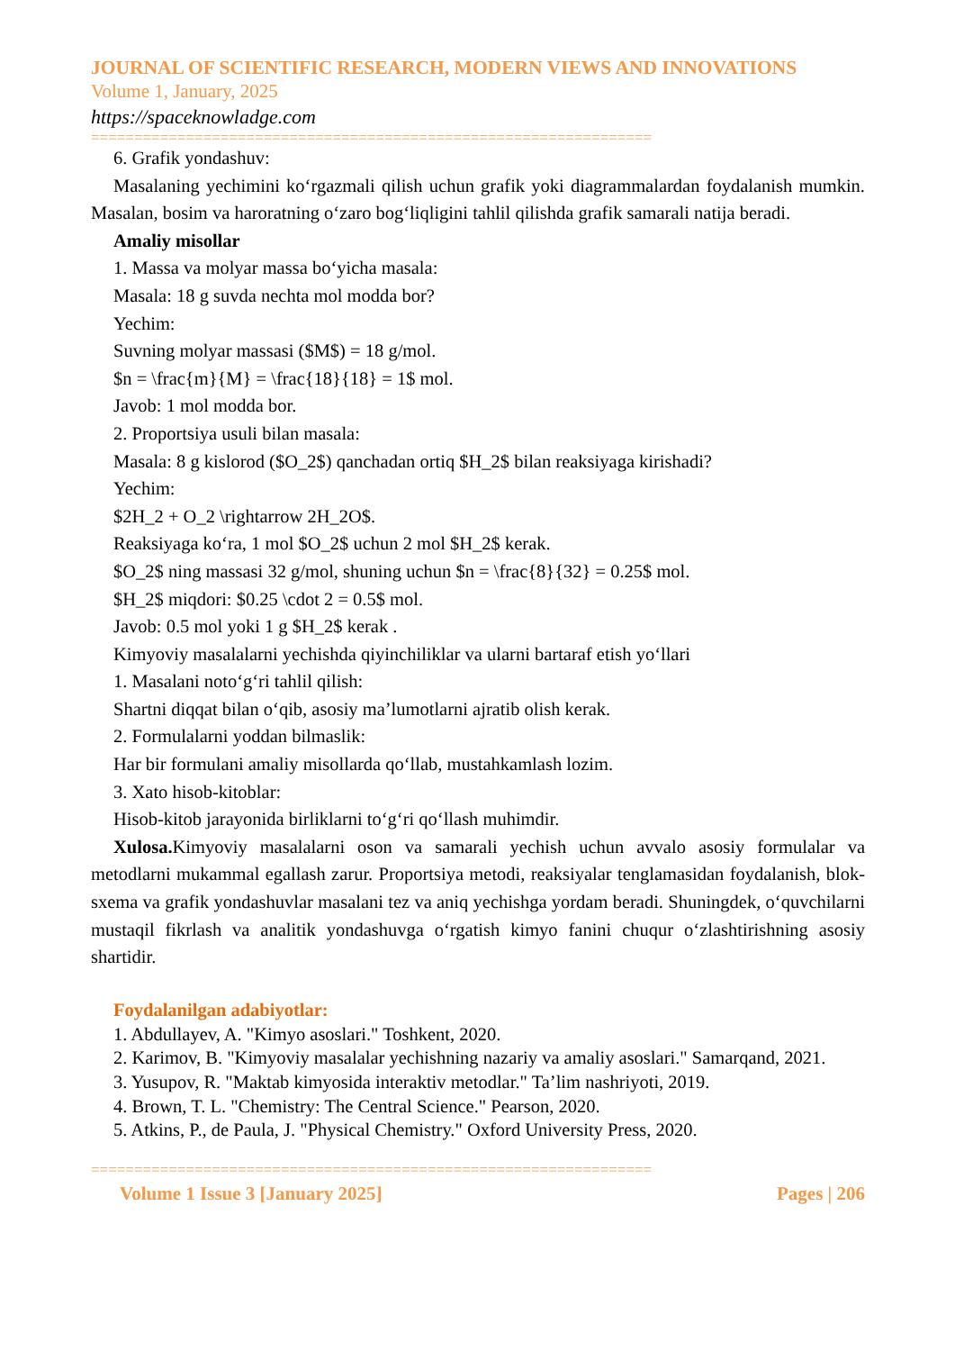JOURNAL OF SCIENTIFIC RESEARCH, MODERN VIEWS AND INNOVATIONS
Volume 1, January, 2025
https://spaceknowladge.com
=================================================================
6. Grafik yondashuv:
Masalaning yechimini koʻrgazmali qilish uchun grafik yoki diagrammalardan foydalanish mumkin. Masalan, bosim va haroratning oʻzaro bogʻliqligini tahlil qilishda grafik samarali natija beradi.
Amaliy misollar
1. Massa va molyar massa boʻyicha masala:
Masala: 18 g suvda nechta mol modda bor?
Yechim:
Suvning molyar massasi ($M$) = 18 g/mol.
$n = \frac{m}{M} = \frac{18}{18} = 1$ mol.
Javob: 1 mol modda bor.
2. Proportsiya usuli bilan masala:
Masala: 8 g kislorod ($O_2$) qanchadan ortiq $H_2$ bilan reaksiyaga kirishadi?
Yechim:
$2H_2 + O_2 \rightarrow 2H_2O$.
Reaksiyaga koʻra, 1 mol $O_2$ uchun 2 mol $H_2$ kerak.
$O_2$ ning massasi 32 g/mol, shuning uchun $n = \frac{8}{32} = 0.25$ mol.
$H_2$ miqdori: $0.25 \cdot 2 = 0.5$ mol.
Javob: 0.5 mol yoki 1 g $H_2$ kerak .
Kimyoviy masalalarni yechishda qiyinchiliklar va ularni bartaraf etish yoʻllari
1. Masalani notoʻgʻri tahlil qilish:
Shartni diqqat bilan oʻqib, asosiy maʼlumotlarni ajratib olish kerak.
2. Formulalarni yoddan bilmaslik:
Har bir formulani amaliy misollarda qoʻllab, mustahkamlash lozim.
3. Xato hisob-kitoblar:
Hisob-kitob jarayonida birliklarni toʻgʻri qoʻllash muhimdir.
Xulosa. Kimyoviy masalalarni oson va samarali yechish uchun avvalo asosiy formulalar va metodlarni mukammal egallash zarur. Proportsiya metodi, reaksiyalar tenglamasidan foydalanish, blok-sxema va grafik yondashuvlar masalani tez va aniq yechishga yordam beradi. Shuningdek, oʻquvchilarni mustaqil fikrlash va analitik yondashuvga oʻrgatish kimyo fanini chuqur oʻzlashtirishning asosiy shartidir.
Foydalanilgan adabiyotlar:
1. Abdullayev, A. "Kimyo asoslari." Toshkent, 2020.
2. Karimov, B. "Kimyoviy masalalar yechishning nazariy va amaliy asoslari." Samarqand, 2021.
3. Yusupov, R. "Maktab kimyosida interaktiv metodlar." Taʼlim nashriyoti, 2019.
4. Brown, T. L. "Chemistry: The Central Science." Pearson, 2020.
5. Atkins, P., de Paula, J. "Physical Chemistry." Oxford University Press, 2020.
=================================================================
Volume 1 Issue 3 [January 2025] Pages | 206